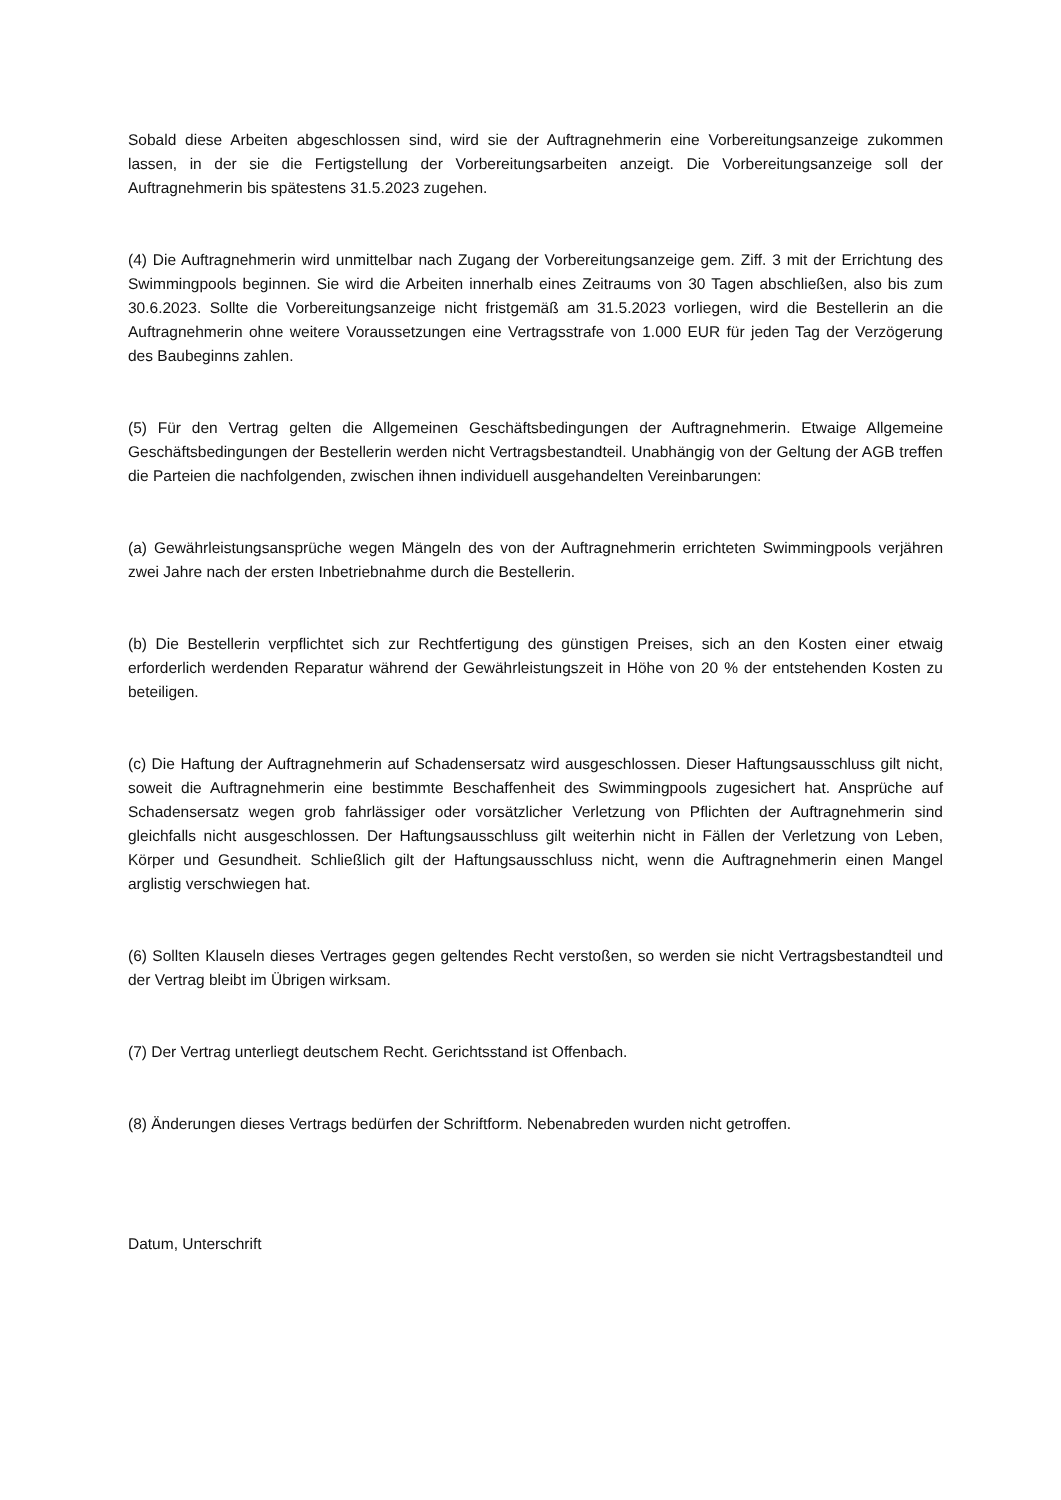Sobald diese Arbeiten abgeschlossen sind, wird sie der Auftragnehmerin eine Vorbereitungsanzeige zukommen lassen, in der sie die Fertigstellung der Vorbereitungsarbeiten anzeigt. Die Vorbereitungsanzeige soll der Auftragnehmerin bis spätestens 31.5.2023 zugehen.
(4) Die Auftragnehmerin wird unmittelbar nach Zugang der Vorbereitungsanzeige gem. Ziff. 3 mit der Errichtung des Swimmingpools beginnen. Sie wird die Arbeiten innerhalb eines Zeitraums von 30 Tagen abschließen, also bis zum 30.6.2023. Sollte die Vorbereitungsanzeige nicht fristgemäß am 31.5.2023 vorliegen, wird die Bestellerin an die Auftragnehmerin ohne weitere Voraussetzungen eine Vertragsstrafe von 1.000 EUR für jeden Tag der Verzögerung des Baubeginns zahlen.
(5) Für den Vertrag gelten die Allgemeinen Geschäftsbedingungen der Auftragnehmerin. Etwaige Allgemeine Geschäftsbedingungen der Bestellerin werden nicht Vertragsbestandteil. Unabhängig von der Geltung der AGB treffen die Parteien die nachfolgenden, zwischen ihnen individuell ausgehandelten Vereinbarungen:
(a) Gewährleistungsansprüche wegen Mängeln des von der Auftragnehmerin errichteten Swimmingpools verjähren zwei Jahre nach der ersten Inbetriebnahme durch die Bestellerin.
(b) Die Bestellerin verpflichtet sich zur Rechtfertigung des günstigen Preises, sich an den Kosten einer etwaig erforderlich werdenden Reparatur während der Gewährleistungszeit in Höhe von 20 % der entstehenden Kosten zu beteiligen.
(c) Die Haftung der Auftragnehmerin auf Schadensersatz wird ausgeschlossen. Dieser Haftungsausschluss gilt nicht, soweit die Auftragnehmerin eine bestimmte Beschaffenheit des Swimmingpools zugesichert hat. Ansprüche auf Schadensersatz wegen grob fahrlässiger oder vorsätzlicher Verletzung von Pflichten der Auftragnehmerin sind gleichfalls nicht ausgeschlossen. Der Haftungsausschluss gilt weiterhin nicht in Fällen der Verletzung von Leben, Körper und Gesundheit. Schließlich gilt der Haftungsausschluss nicht, wenn die Auftragnehmerin einen Mangel arglistig verschwiegen hat.
(6) Sollten Klauseln dieses Vertrages gegen geltendes Recht verstoßen, so werden sie nicht Vertragsbestandteil und der Vertrag bleibt im Übrigen wirksam.
(7) Der Vertrag unterliegt deutschem Recht. Gerichtsstand ist Offenbach.
(8) Änderungen dieses Vertrags bedürfen der Schriftform. Nebenabreden wurden nicht getroffen.
Datum, Unterschrift